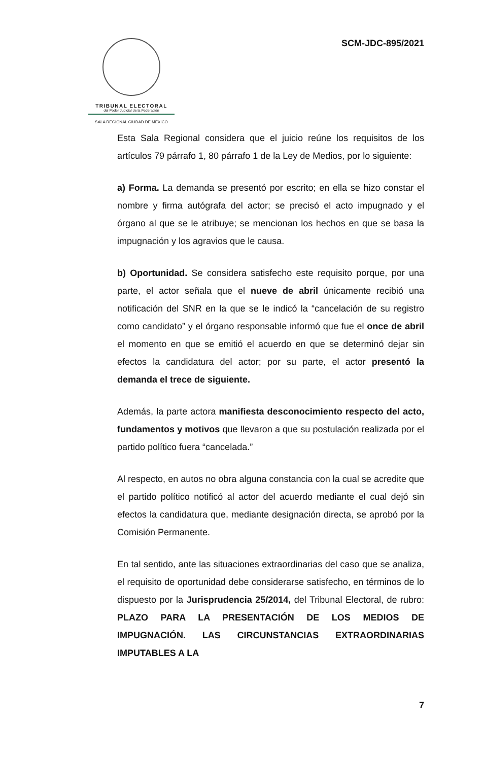TRIBUNAL ELECTORAL
del Poder Judicial de la Federación
SALA REGIONAL CIUDAD DE MÉXICO
SCM-JDC-895/2021
Esta Sala Regional considera que el juicio reúne los requisitos de los artículos 79 párrafo 1, 80 párrafo 1 de la Ley de Medios, por lo siguiente:
a) Forma. La demanda se presentó por escrito; en ella se hizo constar el nombre y firma autógrafa del actor; se precisó el acto impugnado y el órgano al que se le atribuye; se mencionan los hechos en que se basa la impugnación y los agravios que le causa.
b) Oportunidad. Se considera satisfecho este requisito porque, por una parte, el actor señala que el nueve de abril únicamente recibió una notificación del SNR en la que se le indicó la “cancelación de su registro como candidato” y el órgano responsable informó que fue el once de abril el momento en que se emitió el acuerdo en que se determinó dejar sin efectos la candidatura del actor; por su parte, el actor presentó la demanda el trece de siguiente.
Además, la parte actora manifiesta desconocimiento respecto del acto, fundamentos y motivos que llevaron a que su postulación realizada por el partido político fuera “cancelada.”
Al respecto, en autos no obra alguna constancia con la cual se acredite que el partido político notificó al actor del acuerdo mediante el cual dejó sin efectos la candidatura que, mediante designación directa, se aprobó por la Comisión Permanente.
En tal sentido, ante las situaciones extraordinarias del caso que se analiza, el requisito de oportunidad debe considerarse satisfecho, en términos de lo dispuesto por la Jurisprudencia 25/2014, del Tribunal Electoral, de rubro: PLAZO PARA LA PRESENTACIÓN DE LOS MEDIOS DE IMPUGNACIÓN. LAS CIRCUNSTANCIAS EXTRAORDINARIAS IMPUTABLES A LA
7